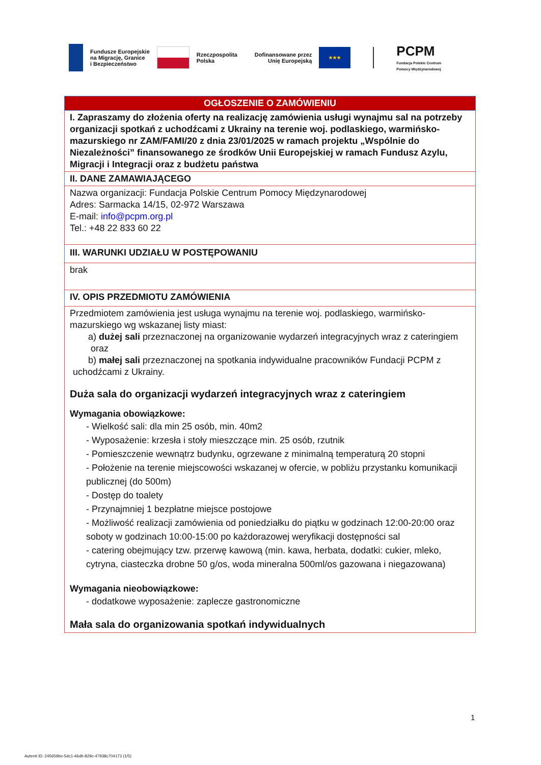Fundusze Europejskie
na Migrację, Granice
i Bezpieczeństwo
Rzeczpospolita
Polska
Dofinansowane przez
Unię Europejską
★★★
PCPM
Fundacja Polskie Centrum
Pomocy Międzynarodowej
| OGŁOSZENIE O ZAMÓWIENIU |
| I. Zapraszamy do złożenia oferty na realizację zamówienia usługi wynajmu sal na potrzeby organizacji spotkań z uchodźcami z Ukrainy na terenie woj. podlaskiego, warmińsko-mazurskiego nr ZAM/FAMI/20 z dnia 23/01/2025 w ramach projektu „Wspólnie do Niezależności” finansowanego ze środków Unii Europejskiej w ramach Fundusz Azylu, Migracji i Integracji oraz z budżetu państwa |
| II. DANE ZAMAWIAJĄCEGO |
| Nazwa organizacji: Fundacja Polskie Centrum Pomocy Międzynarodowej Adres: Sarmacka 14/15, 02-972 Warszawa E-mail: info@pcpm.org.pl Tel.: +48 22 833 60 22 |
| III. WARUNKI UDZIAŁU W POSTĘPOWANIU |
| brak |
| IV. OPIS PRZEDMIOTU ZAMÓWIENIA |
| Przedmiotem zamówienia jest usługa wynajmu na terenie woj. podlaskiego, warmińsko-mazurskiego wg wskazanej listy miast: a) dużej sali przeznaczonej na organizowanie wydarzeń integracyjnych wraz z cateringiem oraz b) małej sali przeznaczonej na spotkania indywidualne pracowników Fundacji PCPM z uchodźcami z Ukrainy. Duża sala do organizacji wydarzeń integracyjnych wraz z cateringiem Wymagania obowiązkowe: - Wielkość sali: dla min 25 osób, min. 40m2 - Wyposażenie: krzesła i stoły mieszczące min. 25 osób, rzutnik - Pomieszczenie wewnątrz budynku, ogrzewane z minimalną temperaturą 20 stopni - Położenie na terenie miejscowości wskazanej w ofercie, w pobliżu przystanku komunikacji publicznej (do 500m) - Dostęp do toalety - Przynajmniej 1 bezpłatne miejsce postojowe - Możliwość realizacji zamówienia od poniedziałku do piątku w godzinach 12:00-20:00 oraz soboty w godzinach 10:00-15:00 po każdorazowej weryfikacji dostępności sal - catering obejmujący tzw. przerwę kawową (min. kawa, herbata, dodatki: cukier, mleko, cytryna, ciasteczka drobne 50 g/os, woda mineralna 500ml/os gazowana i niegazowana) Wymagania nieobowiązkowe: - dodatkowe wyposażenie: zaplecze gastronomiczne Mała sala do organizowania spotkań indywidualnych |
1
Autenti ID: 245659be-5dc1-46db-829c-47938c704173 (1/5)